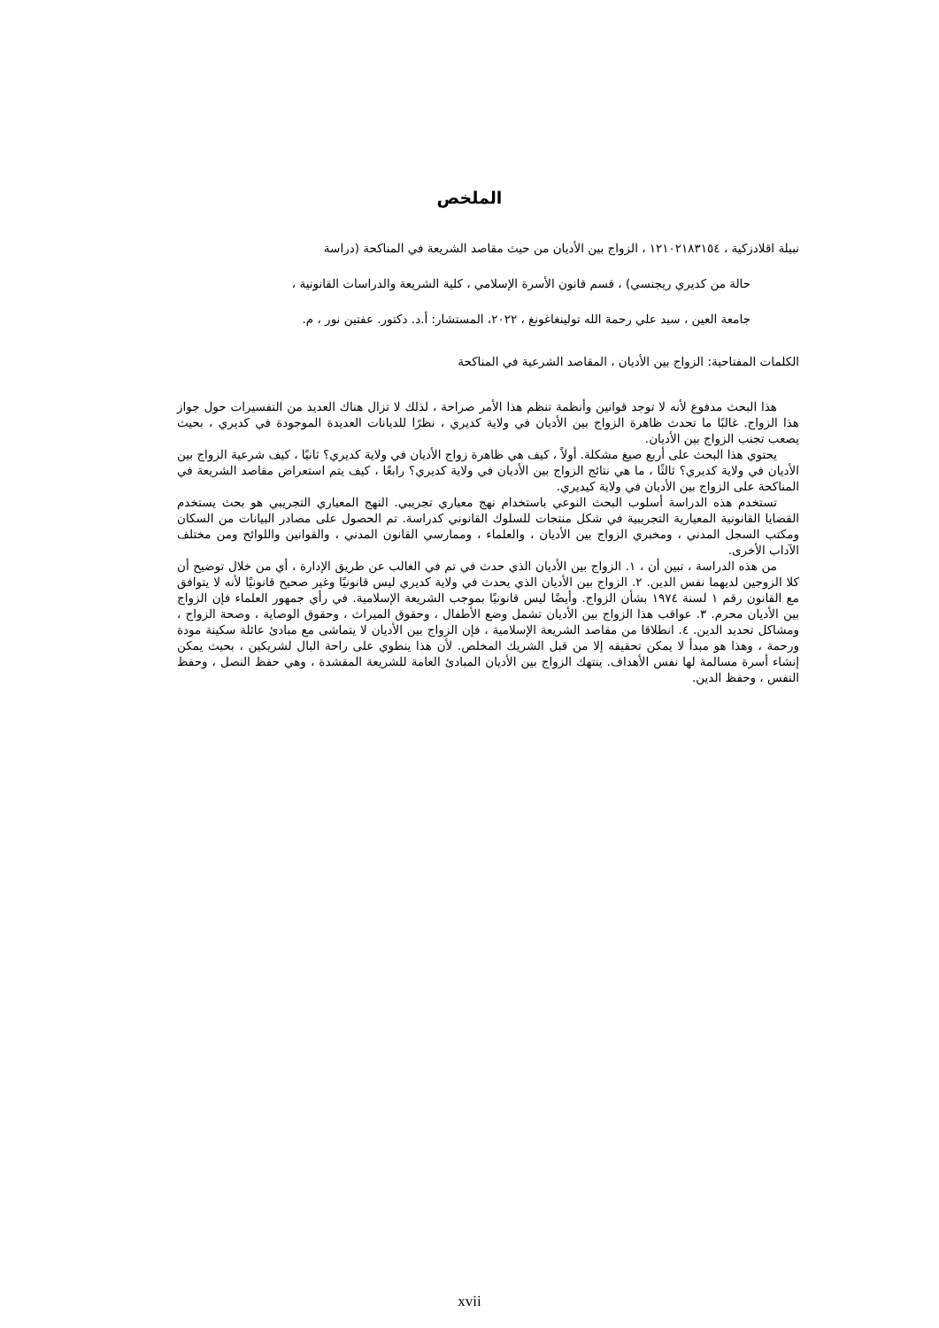الملخص
نبيلة اقلادزكية ، ١٢١٠٢١٨٣١٥٤ ، الزواج بين الأديان من حيث مقاصد الشريعة في المناكحة (دراسة
حالة من كديري ريجنسي) ، قسم قانون الأسرة الإسلامي ، كلية الشريعة والدراسات القانونية ،
جامعة العين ، سيد علي رحمة الله تولينغاغونغ ، ٢٠٢٢، المستشار: أ.د. دكتور. عفتين نور ، م.
الكلمات المفتاحية: الزواج بين الأديان ، المقاصد الشرعية في المناكحة
هذا البحث مدفوع لأنه لا توجد قوانين وأنظمة تنظم هذا الأمر صراحة ، لذلك لا تزال هناك العديد من التفسيرات حول جواز هذا الزواج. غالبًا ما تحدث ظاهرة الزواج بين الأديان في ولاية كديري ، نظرًا للديانات العديدة الموجودة في كديري ، بحيث يصعب تجنب الزواج بين الأديان.
يحتوي هذا البحث على أربع صيغ مشكلة. أولاً ، كيف هي ظاهرة زواج الأديان في ولاية كديري؟ ثانيًا ، كيف شرعية الزواج بين الأديان في ولاية كديري؟ ثالثًا ، ما هي نتائج الزواج بين الأديان في ولاية كديري؟ رابعًا ، كيف يتم استعراض مقاصد الشريعة في المناكحة على الزواج بين الأديان في ولاية كيديري.
تستخدم هذه الدراسة أسلوب البحث النوعي باستخدام نهج معياري تجريبي. النهج المعياري التجريبي هو بحث يستخدم القضايا القانونية المعيارية التجريبية في شكل منتجات للسلوك القانوني كدراسة. تم الحصول على مصادر البيانات من السكان ومكتب السجل المدني ، ومخبري الزواج بين الأديان ، والعلماء ، وممارسي القانون المدني ، والقوانين واللوائح ومن مختلف الآداب الأخرى.
من هذه الدراسة ، تبين أن ، ١. الزواج بين الأديان الذي حدث في تم في الغالب عن طريق الإدارة ، أي من خلال توضيح أن كلا الزوجين لديهما نفس الدين. ٢. الزواج بين الأديان الذي يحدث في ولاية كديري ليس قانونيًا وغير صحيح قانونيًا لأنه لا يتوافق مع القانون رقم ١ لسنة ١٩٧٤ بشأن الزواج. وأيضًا ليس قانونيًا بموجب الشريعة الإسلامية. في رأي جمهور العلماء فإن الزواج بين الأديان محرم. ٣. عواقب هذا الزواج بين الأديان تشمل وضع الأطفال ، وحقوق الميراث ، وحقوق الوصاية ، وصحة الزواج ، ومشاكل تحديد الدين. ٤. انطلاقا من مقاصد الشريعة الإسلامية ، فإن الزواج بين الأديان لا يتماشى مع مبادئ عائلة سكينة مودة ورحمة ، وهذا هو مبدأ لا يمكن تحقيقه إلا من قبل الشريك المخلص. لأن هذا ينطوي على راحة البال لشريكين ، بحيث يمكن إنشاء أسرة مسالمة لها نفس الأهداف. ينتهك الزواج بين الأديان المبادئ العامة للشريعة المقشدة ، وهي حفظ النصل ، وحفظ النفس ، وحفظ الدين.
xvii